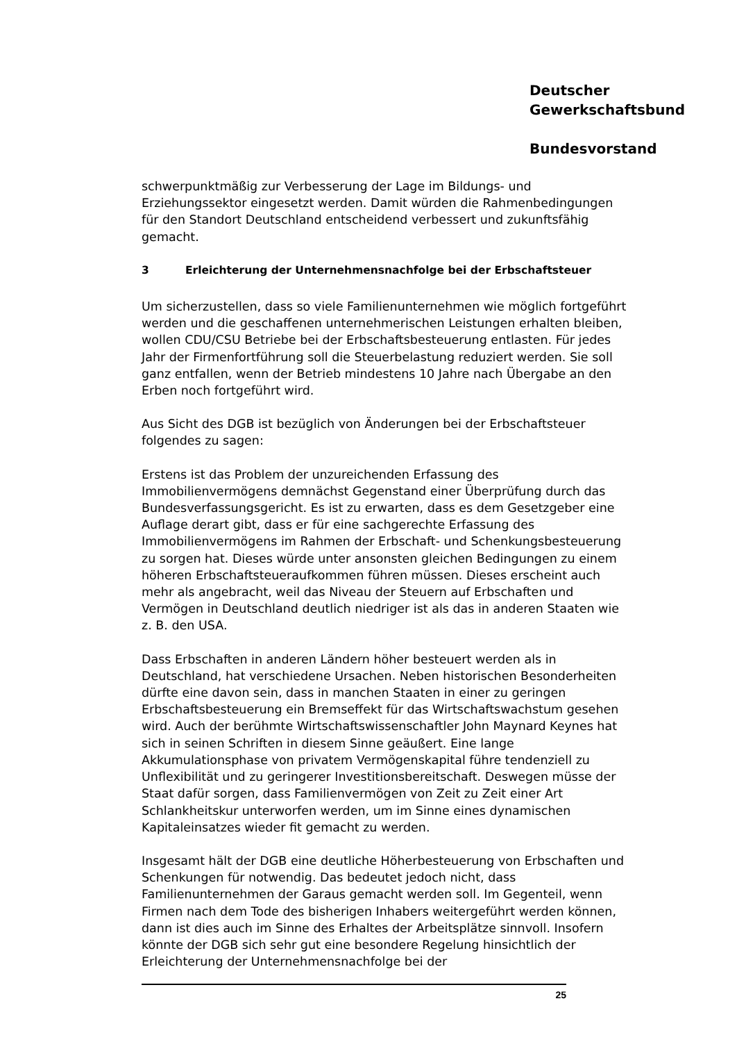Deutscher
Gewerkschaftsbund
Bundesvorstand
schwerpunktmäßig zur Verbesserung der Lage im Bildungs- und Erziehungssektor eingesetzt werden. Damit würden die Rahmenbedingungen für den Standort Deutschland entscheidend verbessert und zukunftsfähig gemacht.
3 Erleichterung der Unternehmensnachfolge bei der Erbschaftsteuer
Um sicherzustellen, dass so viele Familienunternehmen wie möglich fortgeführt werden und die geschaffenen unternehmerischen Leistungen erhalten bleiben, wollen CDU/CSU Betriebe bei der Erbschaftsbesteuerung entlasten. Für jedes Jahr der Firmenfortführung soll die Steuerbelastung reduziert werden. Sie soll ganz entfallen, wenn der Betrieb mindestens 10 Jahre nach Übergabe an den Erben noch fortgeführt wird.
Aus Sicht des DGB ist bezüglich von Änderungen bei der Erbschaftsteuer folgendes zu sagen:
Erstens ist das Problem der unzureichenden Erfassung des Immobilienvermögens demnächst Gegenstand einer Überprüfung durch das Bundesverfassungsgericht. Es ist zu erwarten, dass es dem Gesetzgeber eine Auflage derart gibt, dass er für eine sachgerechte Erfassung des Immobilienvermögens im Rahmen der Erbschaft- und Schenkungsbesteuerung zu sorgen hat. Dieses würde unter ansonsten gleichen Bedingungen zu einem höheren Erbschaftsteueraufkommen führen müssen. Dieses erscheint auch mehr als angebracht, weil das Niveau der Steuern auf Erbschaften und Vermögen in Deutschland deutlich niedriger ist als das in anderen Staaten wie z. B. den USA.
Dass Erbschaften in anderen Ländern höher besteuert werden als in Deutschland, hat verschiedene Ursachen. Neben historischen Besonderheiten dürfte eine davon sein, dass in manchen Staaten in einer zu geringen Erbschaftsbesteuerung ein Bremseffekt für das Wirtschaftswachstum gesehen wird. Auch der berühmte Wirtschaftswissenschaftler John Maynard Keynes hat sich in seinen Schriften in diesem Sinne geäußert. Eine lange Akkumulationsphase von privatem Vermögenskapital führe tendenziell zu Unflexibilität und zu geringerer Investitionsbereitschaft. Deswegen müsse der Staat dafür sorgen, dass Familienvermögen von Zeit zu Zeit einer Art Schlankheitskur unterworfen werden, um im Sinne eines dynamischen Kapitaleinsatzes wieder fit gemacht zu werden.
Insgesamt hält der DGB eine deutliche Höherbesteuerung von Erbschaften und Schenkungen für notwendig. Das bedeutet jedoch nicht, dass Familienunternehmen der Garaus gemacht werden soll. Im Gegenteil, wenn Firmen nach dem Tode des bisherigen Inhabers weitergeführt werden können, dann ist dies auch im Sinne des Erhaltes der Arbeitsplätze sinnvoll. Insofern könnte der DGB sich sehr gut eine besondere Regelung hinsichtlich der Erleichterung der Unternehmensnachfolge bei der
25